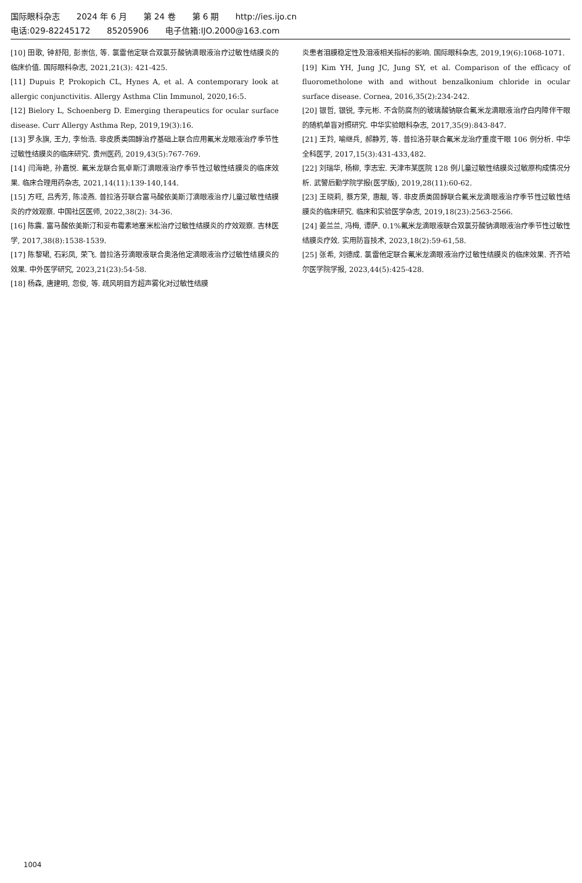国际眼科杂志 2024 年 6 月 第 24 卷 第 6 期 http://ies.ijo.cn
电话:029-82245172 85205906 电子信箱:IJO.2000@163.com
[10] 田歌, 钟舒阳, 彭崇信, 等. 氯雷他定联合双氯芬酸钠滴眼液治疗过敏性结膜炎的临床价值. 国际眼科杂志, 2021,21(3): 421-425.
[11] Dupuis P, Prokopich CL, Hynes A, et al. A contemporary look at allergic conjunctivitis. Allergy Asthma Clin Immunol, 2020,16:5.
[12] Bielory L, Schoenberg D. Emerging therapeutics for ocular surface disease. Curr Allergy Asthma Rep, 2019,19(3):16.
[13] 罗永旗, 王力, 李怡浩. 非皮质类固醇治疗基础上联合应用氟米龙眼液治疗季节性过敏性结膜炎的临床研究. 贵州医药, 2019,43(5):767-769.
[14] 闫海艳, 孙嘉悦. 氟米龙联合氮卓斯汀滴眼液治疗季节性过敏性结膜炎的临床效果. 临床合理用药杂志, 2021,14(11):139-140,144.
[15] 方旺, 吕秀芳, 陈凌燕. 普拉洛芬联合富马酸依美斯汀滴眼液治疗儿童过敏性结膜炎的疗效观察. 中国社区医师, 2022,38(2): 34-36.
[16] 陈震. 富马酸依美斯汀和妥布霉素地塞米松治疗过敏性结膜炎的疗效观察. 吉林医学, 2017,38(8):1538-1539.
[17] 陈黎珺, 石彩凤, 荣飞. 普拉洛芬滴眼液联合奥洛他定滴眼液治疗过敏性结膜炎的效果. 中外医学研究, 2023,21(23):54-58.
[18] 杨森, 唐建明, 忽俊, 等. 疏风明目方超声雾化对过敏性结膜
炎患者泪膜稳定性及泪液相关指标的影响. 国际眼科杂志, 2019,19(6):1068-1071.
[19] Kim YH, Jung JC, Jung SY, et al. Comparison of the efficacy of fluorometholone with and without benzalkonium chloride in ocular surface disease. Cornea, 2016,35(2):234-242.
[20] 银哲, 银锐, 李元彬. 不含防腐剂的玻璃酸钠联合氟米龙滴眼液治疗白内障伴干眼的随机单盲对照研究. 中华实验眼科杂志, 2017,35(9):843-847.
[21] 王羚, 喻继兵, 郝静芳, 等. 普拉洛芬联合氟米龙治疗重度干眼 106 例分析. 中华全科医学, 2017,15(3):431-433,482.
[22] 刘瑞华, 杨柳, 李志宏. 天津市某医院 128 例儿童过敏性结膜炎过敏原构成情况分析. 武警后勤学院学报(医学版), 2019,28(11):60-62.
[23] 王晓莉, 蔡方荣, 惠靓, 等. 非皮质类固醇联合氟米龙滴眼液治疗季节性过敏性结膜炎的临床研究. 临床和实验医学杂志, 2019,18(23):2563-2566.
[24] 姜兰兰, 冯梅, 谭萨. 0.1%氟米龙滴眼液联合双氯芬酸钠滴眼液治疗季节性过敏性结膜炎疗效. 实用防盲技术, 2023,18(2):59-61,58.
[25] 张希, 刘德成. 氯雷他定联合氟米龙滴眼液治疗过敏性结膜炎的临床效果. 齐齐哈尔医学院学报, 2023,44(5):425-428.
1004